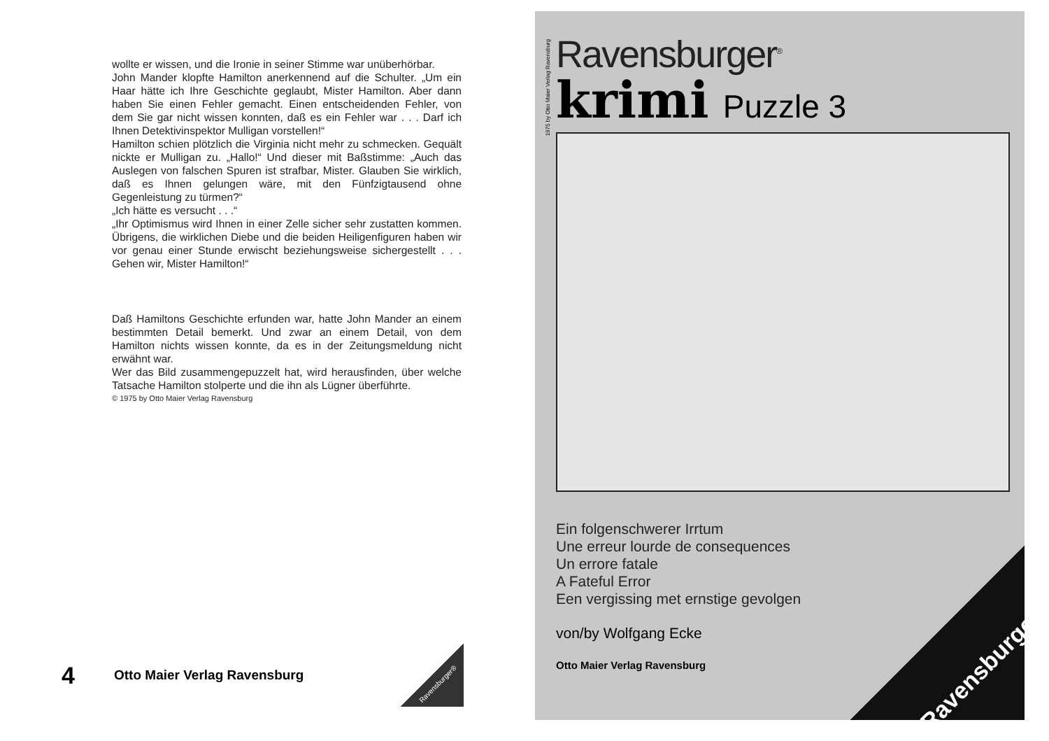wollte er wissen, und die Ironie in seiner Stimme war unüberhörbar.
John Mander klopfte Hamilton anerkennend auf die Schulter. „Um ein Haar hätte ich Ihre Geschichte geglaubt, Mister Hamilton. Aber dann haben Sie einen Fehler gemacht. Einen entscheidenden Fehler, von dem Sie gar nicht wissen konnten, daß es ein Fehler war . . . Darf ich Ihnen Detektivinspektor Mulligan vorstellen!“
Hamilton schien plötzlich die Virginia nicht mehr zu schmecken. Gequält nickte er Mulligan zu. „Hallo!“ Und dieser mit Baßstimme: „Auch das Auslegen von falschen Spuren ist strafbar, Mister. Glauben Sie wirklich, daß es Ihnen gelungen wäre, mit den Fünfzigtausend ohne Gegenleistung zu türmen?“
„Ich hätte es versucht . . .“
„Ihr Optimismus wird Ihnen in einer Zelle sicher sehr zustatten kommen. Übrigens, die wirklichen Diebe und die beiden Heiligenfiguren haben wir vor genau einer Stunde erwischt beziehungsweise sichergestellt . . . Gehen wir, Mister Hamilton!“
Daß Hamiltons Geschichte erfunden war, hatte John Mander an einem bestimmten Detail bemerkt. Und zwar an einem Detail, von dem Hamilton nichts wissen konnte, da es in der Zeitungsmeldung nicht erwähnt war.
Wer das Bild zusammengepuzzelt hat, wird herausfinden, über welche Tatsache Hamilton stolperte und die ihn als Lügner überführte.
© 1975 by Otto Maier Verlag Ravensburg
4
Otto Maier Verlag Ravensburg
Ravensburger®
1975 by Otto Maier Verlag Ravensburg
Ravensburger<sup>®</sup>
krimi Puzzle 3
Ein folgenschwerer Irrtum
Une erreur lourde de consequences
Un errore fatale
A Fateful Error
Een vergissing met ernstige gevolgen
von/by Wolfgang Ecke
Otto Maier Verlag Ravensburg
Ravensburger®